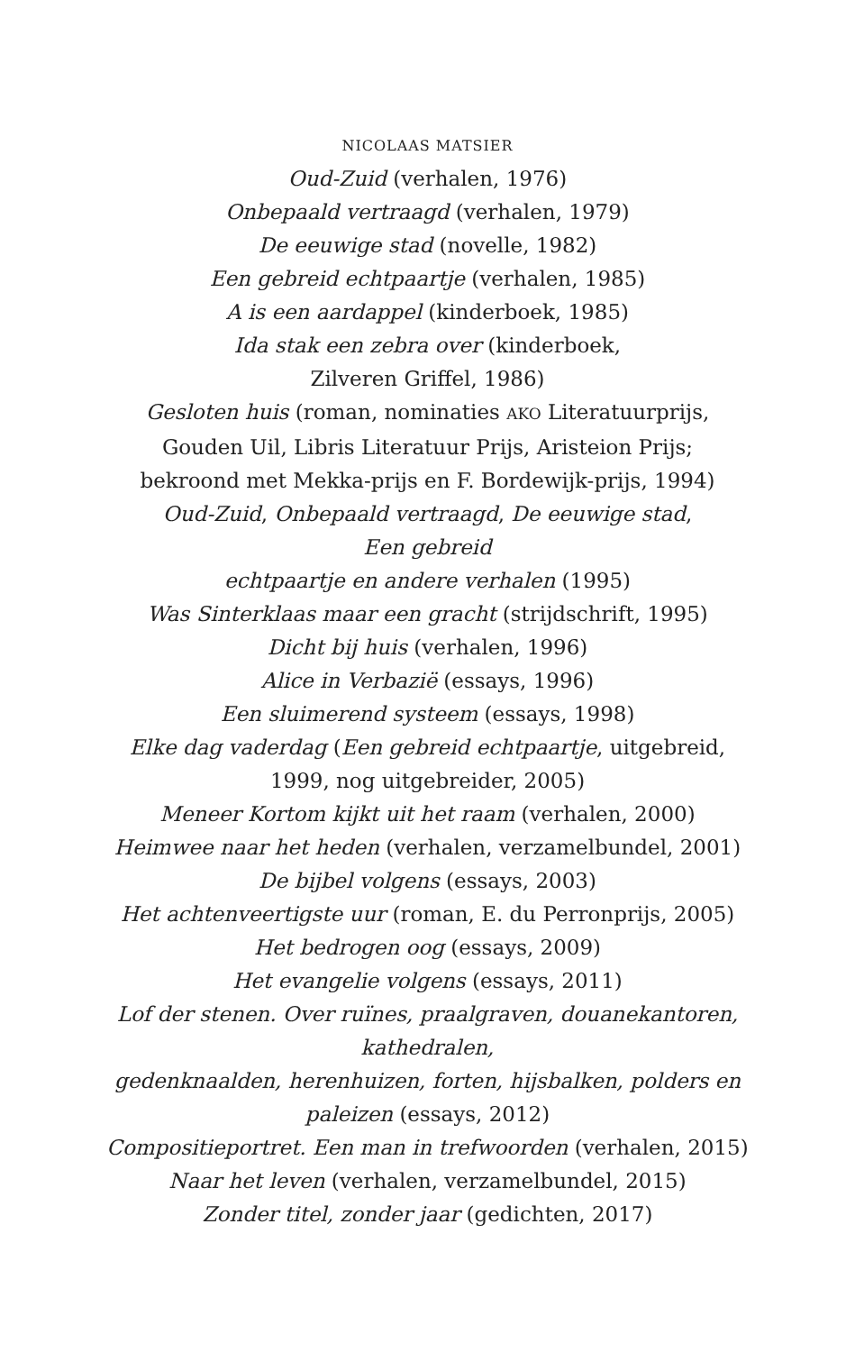NICOLAAS MATSIER
Oud-Zuid (verhalen, 1976)
Onbepaald vertraagd (verhalen, 1979)
De eeuwige stad (novelle, 1982)
Een gebreid echtpaartje (verhalen, 1985)
A is een aardappel (kinderboek, 1985)
Ida stak een zebra over (kinderboek,
Zilveren Griffel, 1986)
Gesloten huis (roman, nominaties AKO Literatuurprijs,
Gouden Uil, Libris Literatuur Prijs, Aristeion Prijs;
bekroond met Mekka-prijs en F. Bordewijk-prijs, 1994)
Oud-Zuid, Onbepaald vertraagd, De eeuwige stad,
Een gebreid
echtpaartje en andere verhalen (1995)
Was Sinterklaas maar een gracht (strijdschrift, 1995)
Dicht bij huis (verhalen, 1996)
Alice in Verbazië (essays, 1996)
Een sluimerend systeem (essays, 1998)
Elke dag vaderdag (Een gebreid echtpaartje, uitgebreid,
1999, nog uitgebreider, 2005)
Meneer Kortom kijkt uit het raam (verhalen, 2000)
Heimwee naar het heden (verhalen, verzamelbundel, 2001)
De bijbel volgens (essays, 2003)
Het achtenveertigste uur (roman, E. du Perronprijs, 2005)
Het bedrogen oog (essays, 2009)
Het evangelie volgens (essays, 2011)
Lof der stenen. Over ruïnes, praalgraven, douanekantoren,
kathedralen,
gedenknaalden, herenhuizen, forten, hijsbalken, polders en
paleizen (essays, 2012)
Compositieportret. Een man in trefwoorden (verhalen, 2015)
Naar het leven (verhalen, verzamelbundel, 2015)
Zonder titel, zonder jaar (gedichten, 2017)